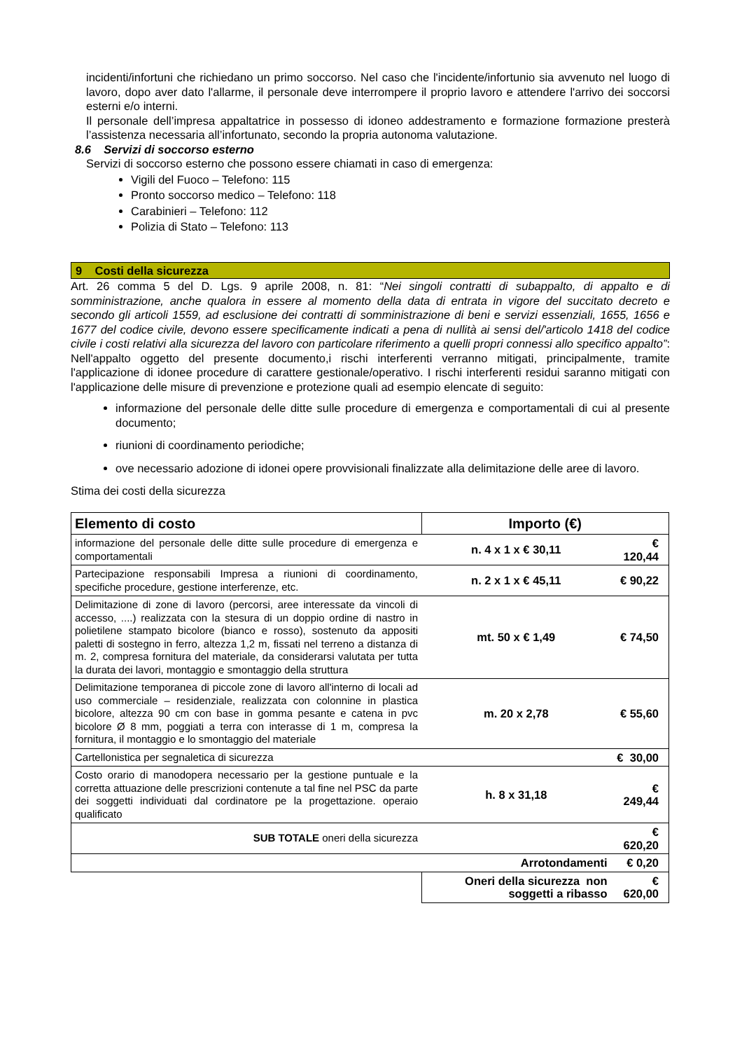incidenti/infortuni che richiedano un primo soccorso. Nel caso che l'incidente/infortunio sia avvenuto nel luogo di lavoro, dopo aver dato l'allarme, il personale deve interrompere il proprio lavoro e attendere l'arrivo dei soccorsi esterni e/o interni.
Il personale dell’impresa appaltatrice in possesso di idoneo addestramento e formazione formazione presterà l’assistenza necessaria all’infortunato, secondo la propria autonoma valutazione.
8.6 Servizi di soccorso esterno
Servizi di soccorso esterno che possono essere chiamati in caso di emergenza:
Vigili del Fuoco – Telefono: 115
Pronto soccorso medico – Telefono: 118
Carabinieri – Telefono: 112
Polizia di Stato – Telefono: 113
9 Costi della sicurezza
Art. 26 comma 5 del D. Lgs. 9 aprile 2008, n. 81: “Nei singoli contratti di subappalto, di appalto e di somministrazione, anche qualora in essere al momento della data di entrata in vigore del succitato decreto e secondo gli articoli 1559, ad esclusione dei contratti di somministrazione di beni e servizi essenziali, 1655, 1656 e 1677 del codice civile, devono essere specificamente indicati a pena di nullità ai sensi del/'articolo 1418 del codice civile i costi relativi alla sicurezza del lavoro con particolare riferimento a quelli propri connessi allo specifico appalto”: Nell'appalto oggetto del presente documento,i rischi interferenti verranno mitigati, principalmente, tramite l'applicazione di idonee procedure di carattere gestionale/operativo. I rischi interferenti residui saranno mitigati con l'applicazione delle misure di prevenzione e protezione quali ad esempio elencate di seguito:
informazione del personale delle ditte sulle procedure di emergenza e comportamentali di cui al presente documento;
riunioni di coordinamento periodiche;
ove necessario adozione di idonei opere provvisionali finalizzate alla delimitazione delle aree di lavoro.
Stima dei costi della sicurezza
| Elemento di costo | Importo (€) | |
| --- | --- | --- |
| informazione del personale delle ditte sulle procedure di emergenza e comportamentali | n. 4 x 1 x € 30,11 | € 120,44 |
| Partecipazione responsabili Impresa a riunioni di coordinamento, specifiche procedure, gestione interferenze, etc. | n. 2 x 1 x € 45,11 | € 90,22 |
| Delimitazione di zone di lavoro (percorsi, aree interessate da vincoli di accesso, ....) realizzata con la stesura di un doppio ordine di nastro in polietilene stampato bicolore (bianco e rosso), sostenuto da appositi paletti di sostegno in ferro, altezza 1,2 m, fissati nel terreno a distanza di m. 2, compresa fornitura del materiale, da considerarsi valutata per tutta la durata dei lavori, montaggio e smontaggio della struttura | mt. 50 x € 1,49 | € 74,50 |
| Delimitazione temporanea di piccole zone di lavoro all'interno di locali ad uso commerciale – residenziale, realizzata con colonnine in plastica bicolore, altezza 90 cm con base in gomma pesante e catena in pvc bicolore Ø 8 mm, poggiati a terra con interasse di 1 m, compresa la fornitura, il montaggio e lo smontaggio del materiale | m. 20 x 2,78 | € 55,60 |
| Cartellonistica per segnaletica di sicurezza | | € 30,00 |
| Costo orario di manodopera necessario per la gestione puntuale e la corretta attuazione delle prescrizioni contenute a tal fine nel PSC da parte dei soggetti individuati dal cordinatore pe la progettazione. operaio qualificato | h. 8 x 31,18 | € 249,44 |
| SUB TOTALE oneri della sicurezza | | € 620,20 |
| | Arrotondamenti | € 0,20 |
| | Oneri della sicurezza non soggetti a ribasso | € 620,00 |